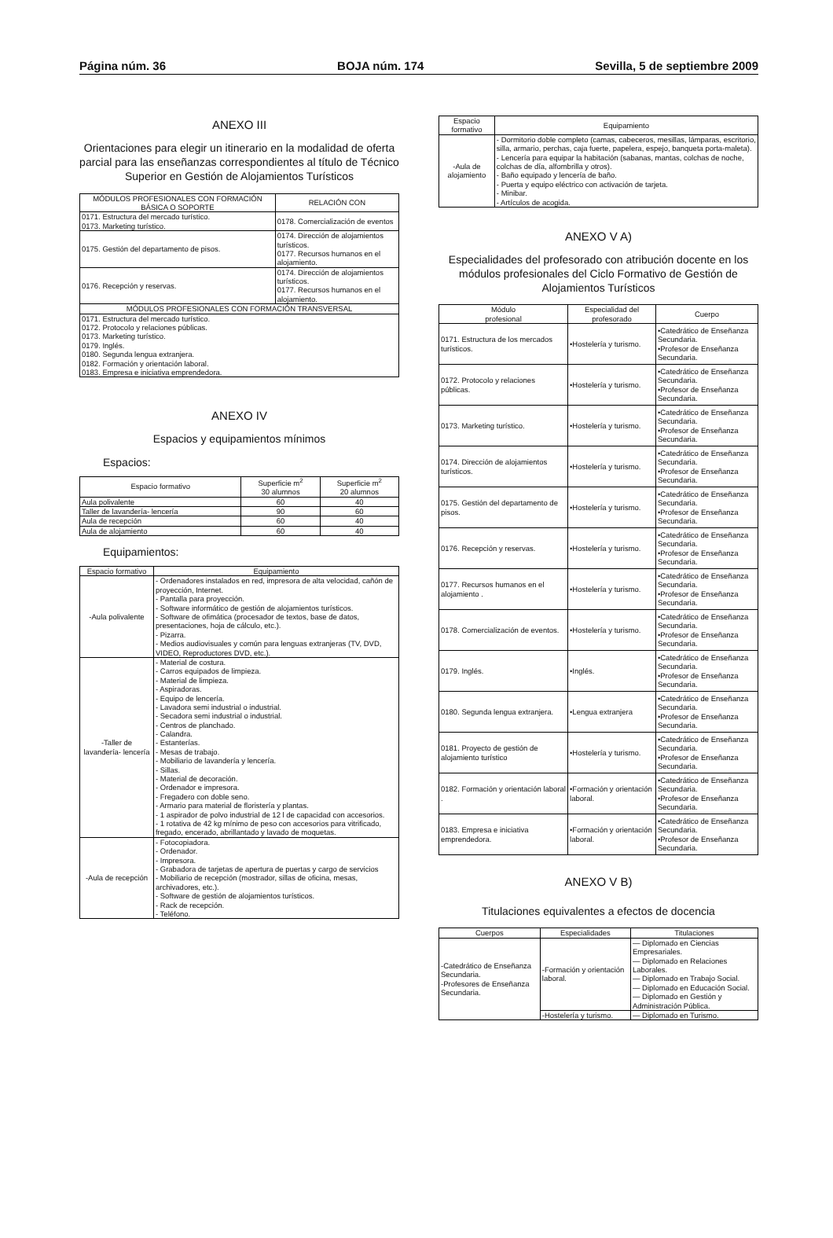Página núm. 36 BOJA núm. 174 Sevilla, 5 de septiembre 2009
ANEXO III
Orientaciones para elegir un itinerario en la modalidad de oferta parcial para las enseñanzas correspondientes al título de Técnico Superior en Gestión de Alojamientos Turísticos
| MÓDULOS PROFESIONALES CON FORMACIÓN BÁSICA O SOPORTE | RELACIÓN CON |
| --- | --- |
| 0171. Estructura del mercado turístico. 0173. Marketing turístico. | 0178. Comercialización de eventos |
| 0175. Gestión del departamento de pisos. | 0174. Dirección de alojamientos turísticos. 0177. Recursos humanos en el alojamiento. |
| 0176. Recepción y reservas. | 0174. Dirección de alojamientos turísticos. 0177. Recursos humanos en el alojamiento. |
| MÓDULOS PROFESIONALES CON FORMACIÓN TRANSVERSAL | |
| 0171. Estructura del mercado turístico. 0172. Protocolo y relaciones públicas. 0173. Marketing turístico. 0179. Inglés. 0180. Segunda lengua extranjera. 0182. Formación y orientación laboral. 0183. Empresa e iniciativa emprendedora. | |
ANEXO IV
Espacios y equipamientos mínimos
Espacios:
| Espacio formativo | Superficie m<sup>2</sup> 30 alumnos | Superficie m<sup>2</sup> 20 alumnos |
| --- | --- | --- |
| Aula polivalente | 60 | 40 |
| Taller de lavandería- lencería | 90 | 60 |
| Aula de recepción | 60 | 40 |
| Aula de alojamiento | 60 | 40 |
Equipamientos:
| Espacio formativo | Equipamiento |
| --- | --- |
| -Aula polivalente | - Ordenadores instalados en red, impresora de alta velocidad, cañón de proyección, Internet. - Pantalla para proyección. - Software informático de gestión de alojamientos turísticos. - Software de ofimática (procesador de textos, base de datos, presentaciones, hoja de cálculo, etc.). - Pizarra. - Medios audiovisuales y común para lenguas extranjeras (TV, DVD, VIDEO, Reproductores DVD, etc.). |
| -Taller de lavandería- lencería | - Material de costura. - Carros equipados de limpieza. - Material de limpieza. - Aspiradoras. - Equipo de lencería. - Lavadora semi industrial o industrial. - Secadora semi industrial o industrial. - Centros de planchado. - Calandra. - Estanterías. - Mesas de trabajo. - Mobiliario de lavandería y lencería. - Sillas. - Material de decoración. - Ordenador e impresora. - Fregadero con doble seno. - Armario para material de floristería y plantas. - 1 aspirador de polvo industrial de 12 l de capacidad con accesorios. - 1 rotativa de 42 kg mínimo de peso con accesorios para vitrificado, fregado, encerado, abrillantado y lavado de moquetas. |
| -Aula de recepción | - Fotocopiadora. - Ordenador. - Impresora. - Grabadora de tarjetas de apertura de puertas y cargo de servicios - Mobiliario de recepción (mostrador, sillas de oficina, mesas, archivadores, etc.). - Software de gestión de alojamientos turísticos. - Rack de recepción. - Teléfono. |
| Espacio formativo | Equipamiento |
| --- | --- |
| -Aula de alojamiento | - Dormitorio doble completo (camas, cabeceros, mesillas, lámparas, escritorio, silla, armario, perchas, caja fuerte, papelera, espejo, banqueta porta-maleta). - Lencería para equipar la habitación (sabanas, mantas, colchas de noche, colchas de día, alfombrilla y otros). - Baño equipado y lencería de baño. - Puerta y equipo eléctrico con activación de tarjeta. - Minibar. - Artículos de acogida. |
ANEXO V A)
Especialidades del profesorado con atribución docente en los módulos profesionales del Ciclo Formativo de Gestión de Alojamientos Turísticos
| Módulo profesional | Especialidad del profesorado | Cuerpo |
| --- | --- | --- |
| 0171. Estructura de los mercados turísticos. | •Hostelería y turismo. | •Catedrático de Enseñanza Secundaria. •Profesor de Enseñanza Secundaria. |
| 0172. Protocolo y relaciones públicas. | •Hostelería y turismo. | •Catedrático de Enseñanza Secundaria. •Profesor de Enseñanza Secundaria. |
| 0173. Marketing turístico. | •Hostelería y turismo. | •Catedrático de Enseñanza Secundaria. •Profesor de Enseñanza Secundaria. |
| 0174. Dirección de alojamientos turísticos. | •Hostelería y turismo. | •Catedrático de Enseñanza Secundaria. •Profesor de Enseñanza Secundaria. |
| 0175. Gestión del departamento de pisos. | •Hostelería y turismo. | •Catedrático de Enseñanza Secundaria. •Profesor de Enseñanza Secundaria. |
| 0176. Recepción y reservas. | •Hostelería y turismo. | •Catedrático de Enseñanza Secundaria. •Profesor de Enseñanza Secundaria. |
| 0177. Recursos humanos en el alojamiento . | •Hostelería y turismo. | •Catedrático de Enseñanza Secundaria. •Profesor de Enseñanza Secundaria. |
| 0178. Comercialización de eventos. | •Hostelería y turismo. | •Catedrático de Enseñanza Secundaria. •Profesor de Enseñanza Secundaria. |
| 0179. Inglés. | •Inglés. | •Catedrático de Enseñanza Secundaria. •Profesor de Enseñanza Secundaria. |
| 0180. Segunda lengua extranjera. | •Lengua extranjera | •Catedrático de Enseñanza Secundaria. •Profesor de Enseñanza Secundaria. |
| 0181. Proyecto de gestión de alojamiento turístico | •Hostelería y turismo. | •Catedrático de Enseñanza Secundaria. •Profesor de Enseñanza Secundaria. |
| 0182. Formación y orientación laboral . | •Formación y orientación laboral. | •Catedrático de Enseñanza Secundaria. •Profesor de Enseñanza Secundaria. |
| 0183. Empresa e iniciativa emprendedora. | •Formación y orientación laboral. | •Catedrático de Enseñanza Secundaria. •Profesor de Enseñanza Secundaria. |
ANEXO V B)
Titulaciones equivalentes a efectos de docencia
| Cuerpos | Especialidades | Titulaciones |
| --- | --- | --- |
| -Catedrático de Enseñanza Secundaria. -Profesores de Enseñanza Secundaria. | -Formación y orientación laboral. | — Diplomado en Ciencias Empresariales. — Diplomado en Relaciones Laborales. — Diplomado en Trabajo Social. — Diplomado en Educación Social. — Diplomado en Gestión y Administración Pública. |
| | -Hostelería y turismo. | — Diplomado en Turismo. |